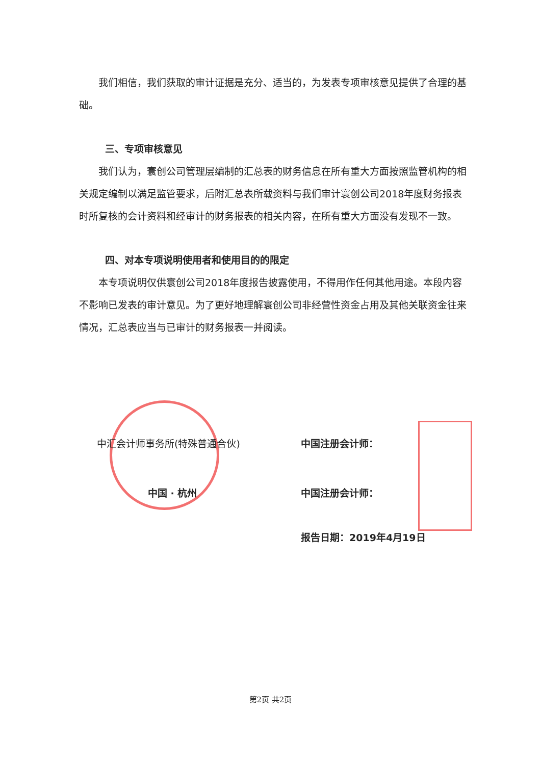我们相信，我们获取的审计证据是充分、适当的，为发表专项审核意见提供了合理的基础。
三、专项审核意见
我们认为，寰创公司管理层编制的汇总表的财务信息在所有重大方面按照监管机构的相关规定编制以满足监管要求，后附汇总表所载资料与我们审计寰创公司2018年度财务报表时所复核的会计资料和经审计的财务报表的相关内容，在所有重大方面没有发现不一致。
四、对本专项说明使用者和使用目的的限定
本专项说明仅供寰创公司2018年度报告披露使用，不得用作任何其他用途。本段内容不影响已发表的审计意见。为了更好地理解寰创公司非经营性资金占用及其他关联资金往来情况，汇总表应当与已审计的财务报表一并阅读。
中汇会计师事务所(特殊普通合伙) 中国注册会计师：
中国 · 杭州 中国注册会计师：
报告日期：2019年4月19日
第2页 共2页